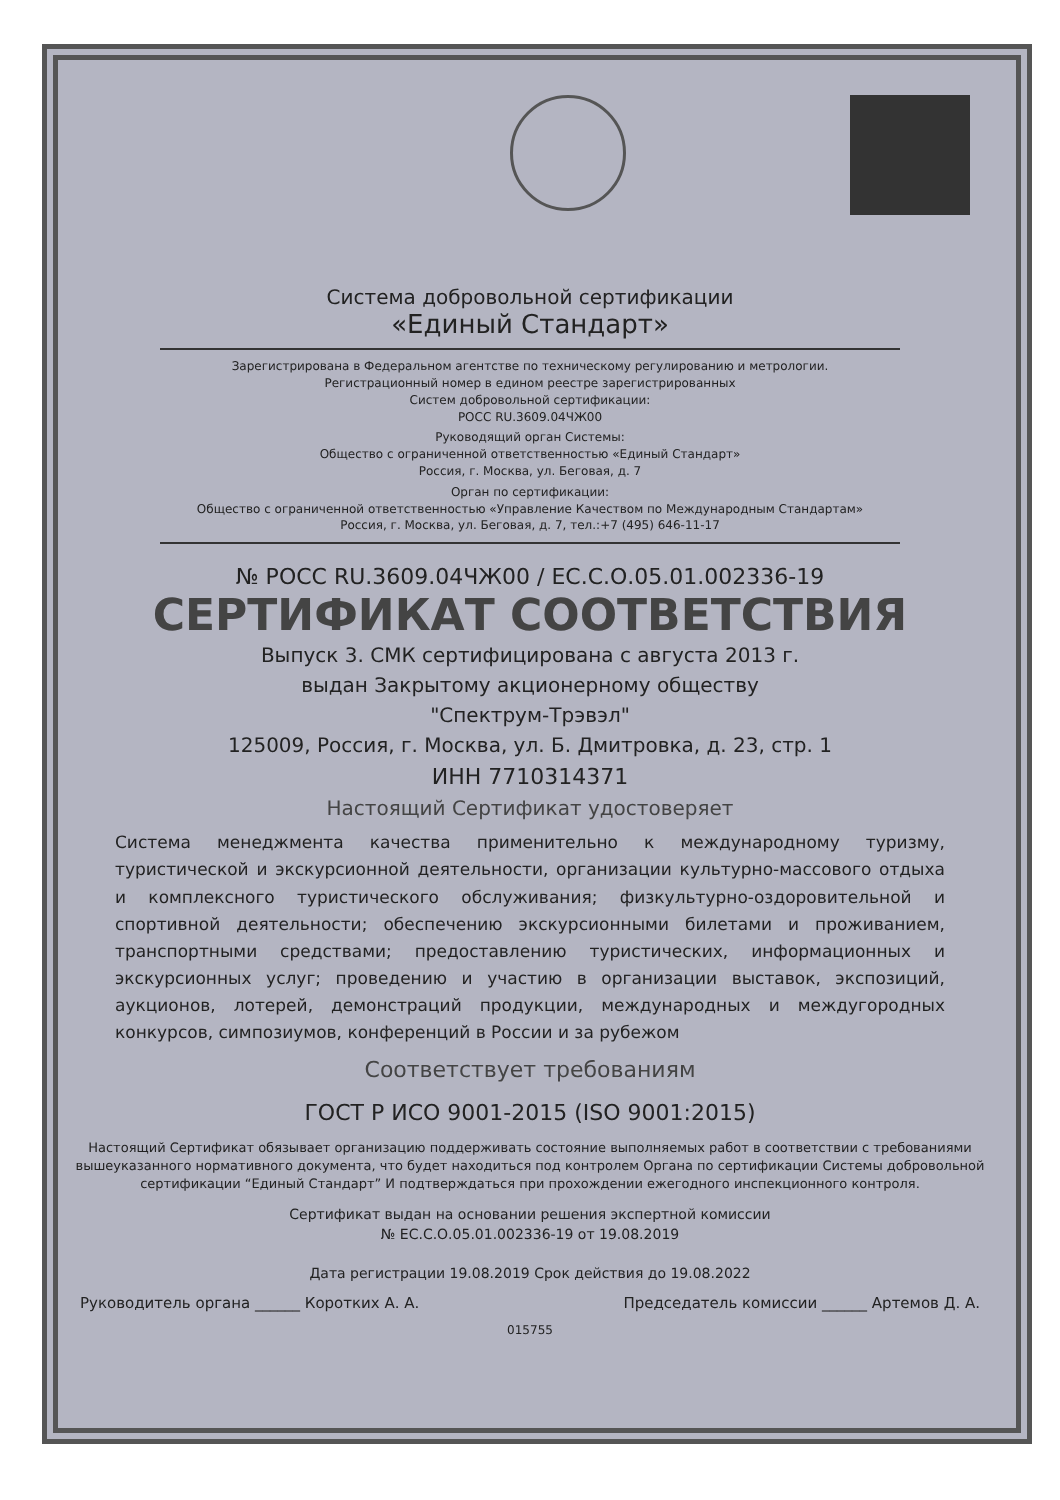Система добровольной сертификации
«Единый Стандарт»
Зарегистрирована в Федеральном агентстве по техническому регулированию и метрологии.
Регистрационный номер в едином реестре зарегистрированных
Систем добровольной сертификации:
РОСС RU.3609.04ЧЖ00
Руководящий орган Системы:
Общество с ограниченной ответственностью «Единый Стандарт»
Россия, г. Москва, ул. Беговая, д. 7
Орган по сертификации:
Общество с ограниченной ответственностью «Управление Качеством по Международным Стандартам»
Россия, г. Москва, ул. Беговая, д. 7, тел.:+7 (495) 646-11-17
№ РОСС RU.3609.04ЧЖ00 / ЕС.С.О.05.01.002336-19
СЕРТИФИКАТ СООТВЕТСТВИЯ
Выпуск 3. СМК сертифицирована с августа 2013 г.
выдан Закрытому акционерному обществу
"Спектрум-Трэвэл"
125009, Россия, г. Москва, ул. Б. Дмитровка, д. 23, стр. 1
ИНН 7710314371
Настоящий Сертификат удостоверяет
Система менеджмента качества применительно к международному туризму, туристической и экскурсионной деятельности, организации культурно-массового отдыха и комплексного туристического обслуживания; физкультурно-оздоровительной и спортивной деятельности; обеспечению экскурсионными билетами и проживанием, транспортными средствами; предоставлению туристических, информационных и экскурсионных услуг; проведению и участию в организации выставок, экспозиций, аукционов, лотерей, демонстраций продукции, международных и междугородных конкурсов, симпозиумов, конференций в России и за рубежом
Соответствует требованиям
ГОСТ Р ИСО 9001-2015 (ISO 9001:2015)
Настоящий Сертификат обязывает организацию поддерживать состояние выполняемых работ в соответствии с требованиями вышеуказанного нормативного документа, что будет находиться под контролем Органа по сертификации Системы добровольной сертификации “Единый Стандарт” И подтверждаться при прохождении ежегодного инспекционного контроля.
Сертификат выдан на основании решения экспертной комиссии
№ ЕС.С.О.05.01.002336-19 от 19.08.2019
Дата регистрации 19.08.2019 Срок действия до 19.08.2022
Руководитель органа ______ Коротких А. А. Председатель комиссии ______ Артемов Д. А.
015755